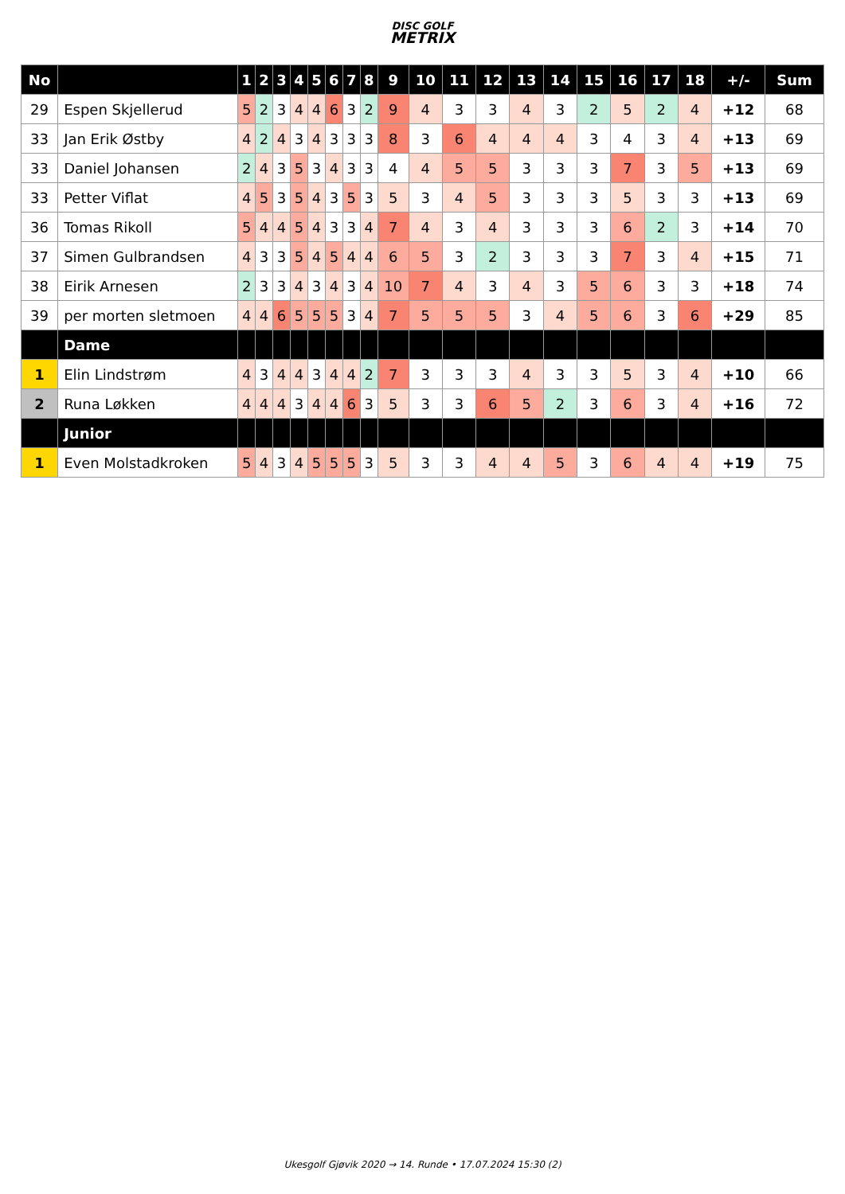DISC GOLF
METRIX
| No | | 1 | 2 | 3 | 4 | 5 | 6 | 7 | 8 | 9 | 10 | 11 | 12 | 13 | 14 | 15 | 16 | 17 | 18 | +/- | Sum |
| --- | --- | --- | --- | --- | --- | --- | --- | --- | --- | --- | --- | --- | --- | --- | --- | --- | --- | --- | --- | --- | --- |
| 29 | Espen Skjellerud | 5 | 2 | 3 | 4 | 4 | 6 | 3 | 2 | 9 | 4 | 3 | 3 | 4 | 3 | 2 | 5 | 2 | 4 | +12 | 68 |
| 33 | Jan Erik Østby | 4 | 2 | 4 | 3 | 4 | 3 | 3 | 3 | 8 | 3 | 6 | 4 | 4 | 4 | 3 | 4 | 3 | 4 | +13 | 69 |
| 33 | Daniel Johansen | 2 | 4 | 3 | 5 | 3 | 4 | 3 | 3 | 4 | 4 | 5 | 5 | 3 | 3 | 3 | 7 | 3 | 5 | +13 | 69 |
| 33 | Petter Viflat | 4 | 5 | 3 | 5 | 4 | 3 | 5 | 3 | 5 | 3 | 4 | 5 | 3 | 3 | 3 | 5 | 3 | 3 | +13 | 69 |
| 36 | Tomas Rikoll | 5 | 4 | 4 | 5 | 4 | 3 | 3 | 4 | 7 | 4 | 3 | 4 | 3 | 3 | 3 | 6 | 2 | 3 | +14 | 70 |
| 37 | Simen Gulbrandsen | 4 | 3 | 3 | 5 | 4 | 5 | 4 | 4 | 6 | 5 | 3 | 2 | 3 | 3 | 3 | 7 | 3 | 4 | +15 | 71 |
| 38 | Eirik Arnesen | 2 | 3 | 3 | 4 | 3 | 4 | 3 | 4 | 10 | 7 | 4 | 3 | 4 | 3 | 5 | 6 | 3 | 3 | +18 | 74 |
| 39 | per morten sletmoen | 4 | 4 | 6 | 5 | 5 | 5 | 3 | 4 | 7 | 5 | 5 | 5 | 3 | 4 | 5 | 6 | 3 | 6 | +29 | 85 |
| | Dame | | | | | | | | | | | | | | | | | | | | |
| 1 | Elin Lindstrøm | 4 | 3 | 4 | 4 | 3 | 4 | 4 | 2 | 7 | 3 | 3 | 3 | 4 | 3 | 3 | 5 | 3 | 4 | +10 | 66 |
| 2 | Runa Løkken | 4 | 4 | 4 | 3 | 4 | 4 | 6 | 3 | 5 | 3 | 3 | 6 | 5 | 2 | 3 | 6 | 3 | 4 | +16 | 72 |
| | Junior | | | | | | | | | | | | | | | | | | | | |
| 1 | Even Molstadkroken | 5 | 4 | 3 | 4 | 5 | 5 | 5 | 3 | 5 | 3 | 3 | 4 | 4 | 5 | 3 | 6 | 4 | 4 | +19 | 75 |
Ukesgolf Gjøvik 2020 → 14. Runde • 17.07.2024 15:30 (2)